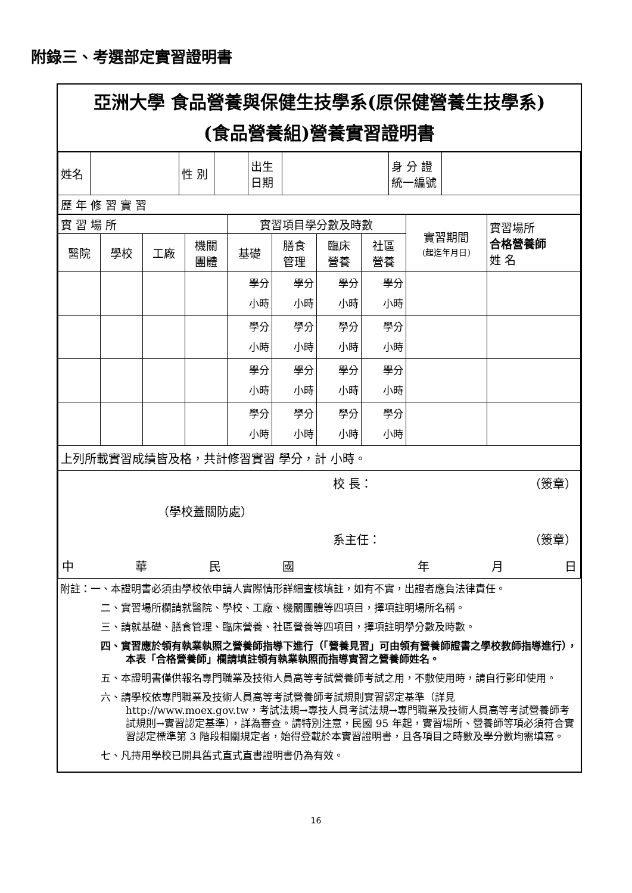附錄三、考選部定實習證明書
亞洲大學 食品營養與保健生技學系(原保健營養生技學系)
(食品營養組)營養實習證明書
| 姓名 | | 性 別 | | 出生 日期 | | 身 分 證 統一編號 | |
| 歷 年 修 習 實 習 | | | | | | | |
| 實 習 場 所 | | | | 實習項目學分數及時數 | | | | 實習期間 (起迄年月日) | 實習場所 合格營養師 姓 名 |
| 醫院 | 學校 | 工廠 | 機關 團體 | 基礎 | 膳食 管理 | 臨床 營養 | 社區 營養 | | |
| | | | | 學分 小時 | 學分 小時 | 學分 小時 | 學分 小時 | | |
| | | | | 學分 小時 | 學分 小時 | 學分 小時 | 學分 小時 | | |
| | | | | 學分 小時 | 學分 小時 | 學分 小時 | 學分 小時 | | |
| | | | | 學分 小時 | 學分 小時 | 學分 小時 | 學分 小時 | | |
| 上列所載實習成績皆及格，共計修習實習 學分，計 小時。 | | | | | | | | | |
| 校 長： （簽章） （學校蓋關防處） 系主任： （簽章） 中 華 民 國 年 月 日 | | | | | | | | | |
附註：一、本證明書必須由學校依申請人實際情形詳細查核填註，如有不實，出證者應負法律責任。
二、實習場所欄請就醫院、學校、工廠、機關團體等四項目，擇項註明場所名稱。
三、請就基礎、膳食管理、臨床營養、社區營養等四項目，擇項註明學分數及時數。
四、實習應於領有執業執照之營養師指導下進行（「營養見習」可由領有營養師證書之學校教師指導進行），本表「合格營養師」欄請填註領有執業執照而指導實習之營養師姓名。
五、本證明書僅供報名專門職業及技術人員高等考試營養師考試之用，不敷使用時，請自行影印使用。
六、請學校依專門職業及技術人員高等考試營養師考試規則實習認定基準（詳見http://www.moex.gov.tw，考試法規→專技人員考試法規→專門職業及技術人員高等考試營養師考試規則→實習認定基準），詳為審查。請特別注意，民國 95 年起，實習場所、營養師等項必須符合實習認定標準第 3 階段相關規定者，始得登載於本實習證明書，且各項目之時數及學分數均需填寫。
七、凡持用學校已開具舊式直式直書證明書仍為有效。
16